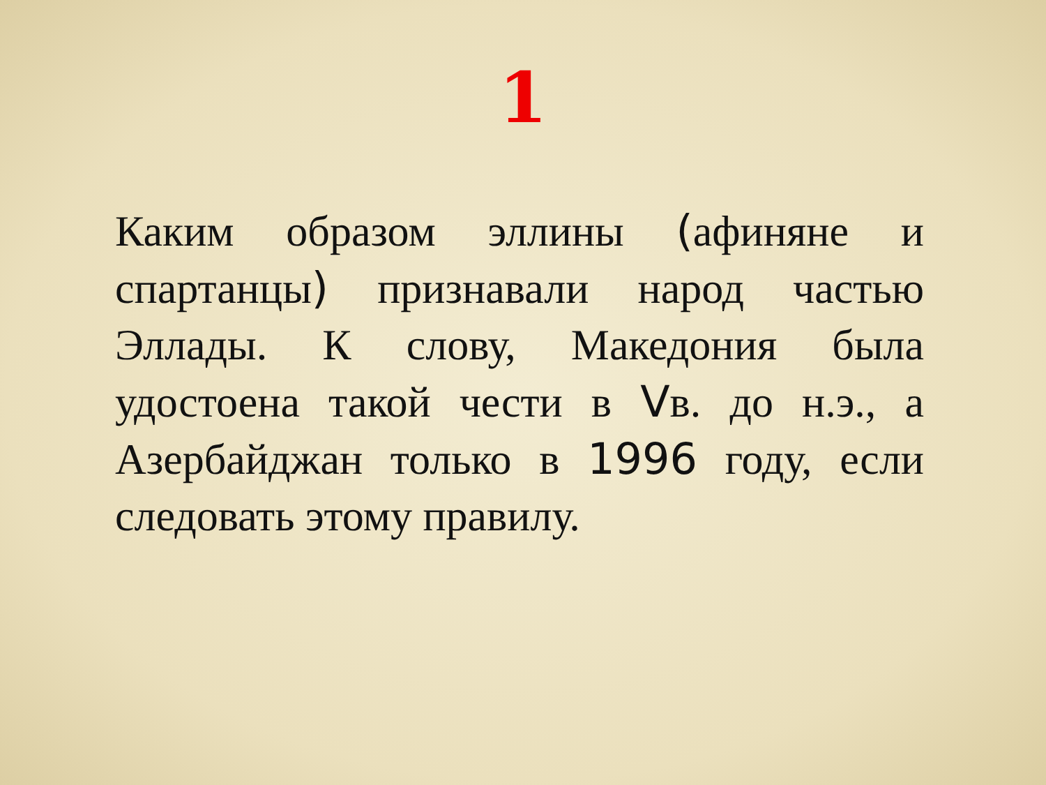1
Каким образом эллины (афиняне и спартанцы) признавали народ частью Эллады. К слову, Македония была удостоена такой чести в Vв. до н.э., а Азербайджан только в 1996 году, если следовать этому правилу.